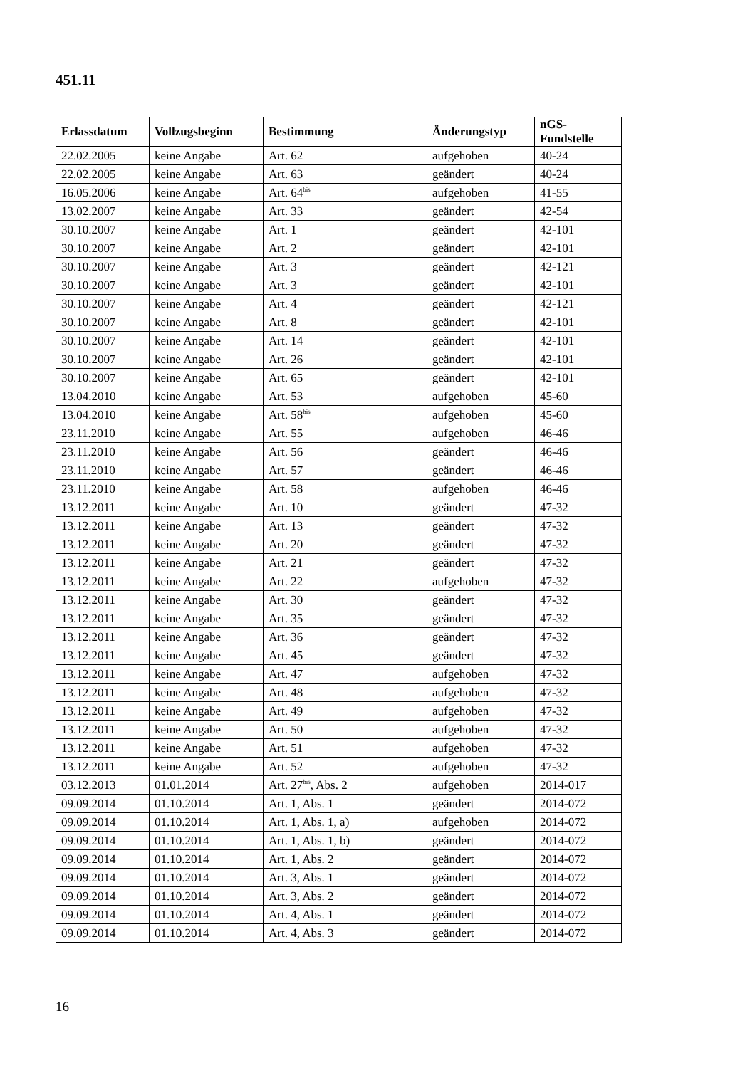451.11
| Erlassdatum | Vollzugsbeginn | Bestimmung | Änderungstyp | nGS-Fundstelle |
| --- | --- | --- | --- | --- |
| 22.02.2005 | keine Angabe | Art. 62 | aufgehoben | 40-24 |
| 22.02.2005 | keine Angabe | Art. 63 | geändert | 40-24 |
| 16.05.2006 | keine Angabe | Art. 64<sup>bis</sup> | aufgehoben | 41-55 |
| 13.02.2007 | keine Angabe | Art. 33 | geändert | 42-54 |
| 30.10.2007 | keine Angabe | Art. 1 | geändert | 42-101 |
| 30.10.2007 | keine Angabe | Art. 2 | geändert | 42-101 |
| 30.10.2007 | keine Angabe | Art. 3 | geändert | 42-121 |
| 30.10.2007 | keine Angabe | Art. 3 | geändert | 42-101 |
| 30.10.2007 | keine Angabe | Art. 4 | geändert | 42-121 |
| 30.10.2007 | keine Angabe | Art. 8 | geändert | 42-101 |
| 30.10.2007 | keine Angabe | Art. 14 | geändert | 42-101 |
| 30.10.2007 | keine Angabe | Art. 26 | geändert | 42-101 |
| 30.10.2007 | keine Angabe | Art. 65 | geändert | 42-101 |
| 13.04.2010 | keine Angabe | Art. 53 | aufgehoben | 45-60 |
| 13.04.2010 | keine Angabe | Art. 58<sup>bis</sup> | aufgehoben | 45-60 |
| 23.11.2010 | keine Angabe | Art. 55 | aufgehoben | 46-46 |
| 23.11.2010 | keine Angabe | Art. 56 | geändert | 46-46 |
| 23.11.2010 | keine Angabe | Art. 57 | geändert | 46-46 |
| 23.11.2010 | keine Angabe | Art. 58 | aufgehoben | 46-46 |
| 13.12.2011 | keine Angabe | Art. 10 | geändert | 47-32 |
| 13.12.2011 | keine Angabe | Art. 13 | geändert | 47-32 |
| 13.12.2011 | keine Angabe | Art. 20 | geändert | 47-32 |
| 13.12.2011 | keine Angabe | Art. 21 | geändert | 47-32 |
| 13.12.2011 | keine Angabe | Art. 22 | aufgehoben | 47-32 |
| 13.12.2011 | keine Angabe | Art. 30 | geändert | 47-32 |
| 13.12.2011 | keine Angabe | Art. 35 | geändert | 47-32 |
| 13.12.2011 | keine Angabe | Art. 36 | geändert | 47-32 |
| 13.12.2011 | keine Angabe | Art. 45 | geändert | 47-32 |
| 13.12.2011 | keine Angabe | Art. 47 | aufgehoben | 47-32 |
| 13.12.2011 | keine Angabe | Art. 48 | aufgehoben | 47-32 |
| 13.12.2011 | keine Angabe | Art. 49 | aufgehoben | 47-32 |
| 13.12.2011 | keine Angabe | Art. 50 | aufgehoben | 47-32 |
| 13.12.2011 | keine Angabe | Art. 51 | aufgehoben | 47-32 |
| 13.12.2011 | keine Angabe | Art. 52 | aufgehoben | 47-32 |
| 03.12.2013 | 01.01.2014 | Art. 27<sup>bis</sup>, Abs. 2 | aufgehoben | 2014-017 |
| 09.09.2014 | 01.10.2014 | Art. 1, Abs. 1 | geändert | 2014-072 |
| 09.09.2014 | 01.10.2014 | Art. 1, Abs. 1, a) | aufgehoben | 2014-072 |
| 09.09.2014 | 01.10.2014 | Art. 1, Abs. 1, b) | geändert | 2014-072 |
| 09.09.2014 | 01.10.2014 | Art. 1, Abs. 2 | geändert | 2014-072 |
| 09.09.2014 | 01.10.2014 | Art. 3, Abs. 1 | geändert | 2014-072 |
| 09.09.2014 | 01.10.2014 | Art. 3, Abs. 2 | geändert | 2014-072 |
| 09.09.2014 | 01.10.2014 | Art. 4, Abs. 1 | geändert | 2014-072 |
| 09.09.2014 | 01.10.2014 | Art. 4, Abs. 3 | geändert | 2014-072 |
16